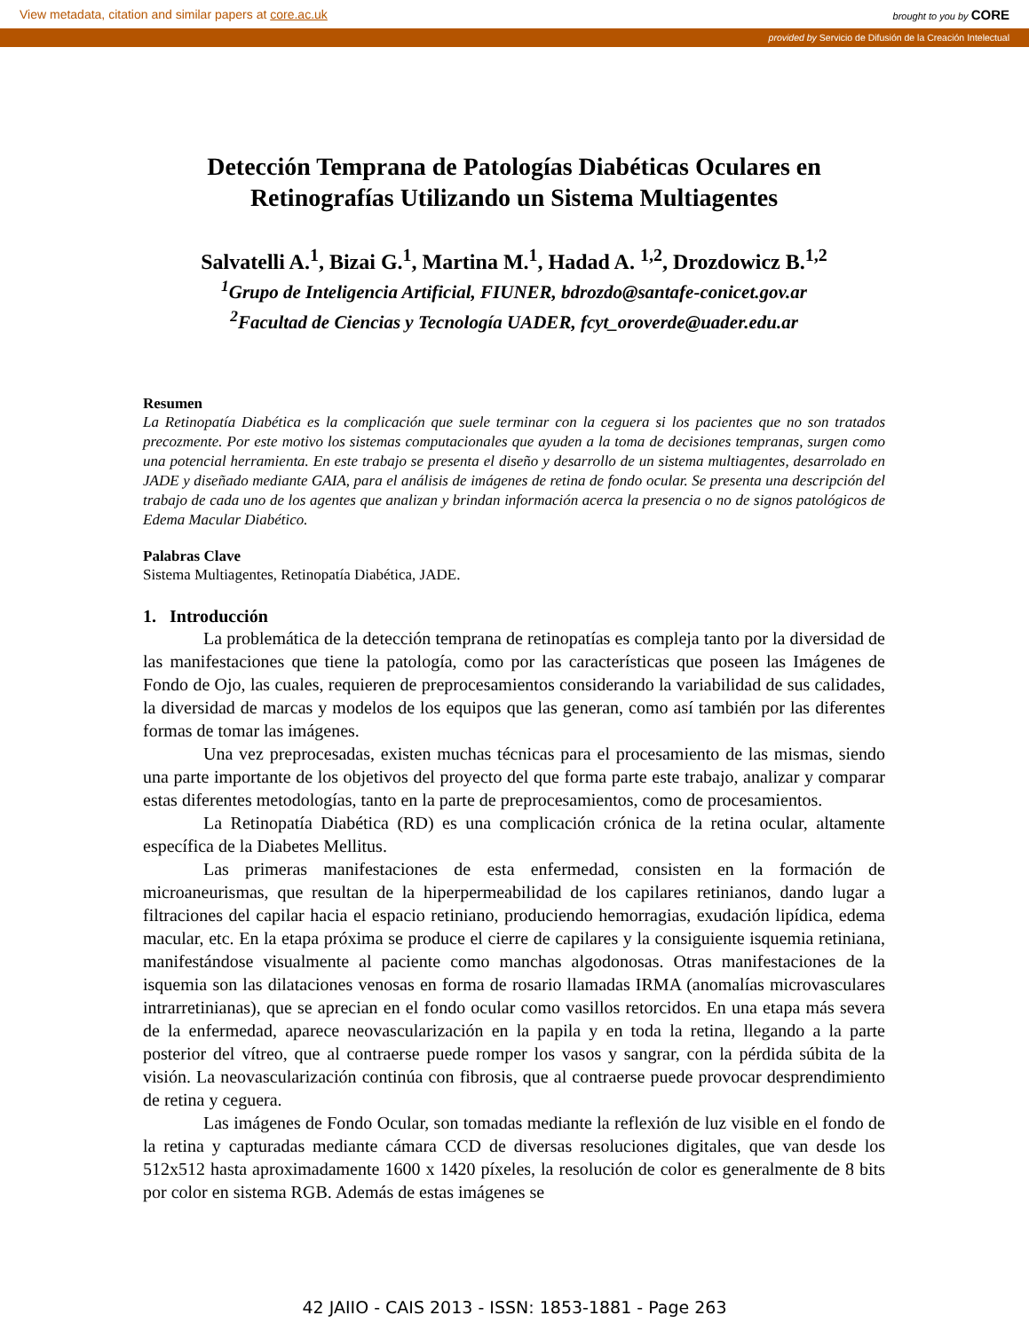View metadata, citation and similar papers at core.ac.uk brought to you by CORE
provided by Servicio de Difusión de la Creación Intelectual
Detección Temprana de Patologías Diabéticas Oculares en Retinografías Utilizando un Sistema Multiagentes
Salvatelli A.<sup>1</sup>, Bizai G.<sup>1</sup>, Martina M.<sup>1</sup>, Hadad A. <sup>1,2</sup>, Drozdowicz B.<sup>1,2</sup>
<sup>1</sup> Grupo de Inteligencia Artificial, FIUNER, bdrozdo@santafe-conicet.gov.ar
<sup>2</sup> Facultad de Ciencias y Tecnología UADER, fcyt_oroverde@uader.edu.ar
Resumen
La Retinopatía Diabética es la complicación que suele terminar con la ceguera si los pacientes que no son tratados precozmente. Por este motivo los sistemas computacionales que ayuden a la toma de decisiones tempranas, surgen como una potencial herramienta. En este trabajo se presenta el diseño y desarrollo de un sistema multiagentes, desarrolado en JADE y diseñado mediante GAIA, para el análisis de imágenes de retina de fondo ocular. Se presenta una descripción del trabajo de cada uno de los agentes que analizan y brindan información acerca la presencia o no de signos patológicos de Edema Macular Diabético.
Palabras Clave
Sistema Multiagentes, Retinopatía Diabética, JADE.
1. Introducción
La problemática de la detección temprana de retinopatías es compleja tanto por la diversidad de las manifestaciones que tiene la patología, como por las características que poseen las Imágenes de Fondo de Ojo, las cuales, requieren de preprocesamientos considerando la variabilidad de sus calidades, la diversidad de marcas y modelos de los equipos que las generan, como así también por las diferentes formas de tomar las imágenes.
Una vez preprocesadas, existen muchas técnicas para el procesamiento de las mismas, siendo una parte importante de los objetivos del proyecto del que forma parte este trabajo, analizar y comparar estas diferentes metodologías, tanto en la parte de preprocesamientos, como de procesamientos.
La Retinopatía Diabética (RD) es una complicación crónica de la retina ocular, altamente específica de la Diabetes Mellitus.
Las primeras manifestaciones de esta enfermedad, consisten en la formación de microaneurismas, que resultan de la hiperpermeabilidad de los capilares retinianos, dando lugar a filtraciones del capilar hacia el espacio retiniano, produciendo hemorragias, exudación lipídica, edema macular, etc. En la etapa próxima se produce el cierre de capilares y la consiguiente isquemia retiniana, manifestándose visualmente al paciente como manchas algodonosas. Otras manifestaciones de la isquemia son las dilataciones venosas en forma de rosario llamadas IRMA (anomalías microvasculares intrarretinianas), que se aprecian en el fondo ocular como vasillos retorcidos. En una etapa más severa de la enfermedad, aparece neovascularización en la papila y en toda la retina, llegando a la parte posterior del vítreo, que al contraerse puede romper los vasos y sangrar, con la pérdida súbita de la visión. La neovascularización continúa con fibrosis, que al contraerse puede provocar desprendimiento de retina y ceguera.
Las imágenes de Fondo Ocular, son tomadas mediante la reflexión de luz visible en el fondo de la retina y capturadas mediante cámara CCD de diversas resoluciones digitales, que van desde los 512x512 hasta aproximadamente 1600 x 1420 píxeles, la resolución de color es generalmente de 8 bits por color en sistema RGB. Además de estas imágenes se
42 JAIIO - CAIS 2013 - ISSN: 1853-1881 - Page 263